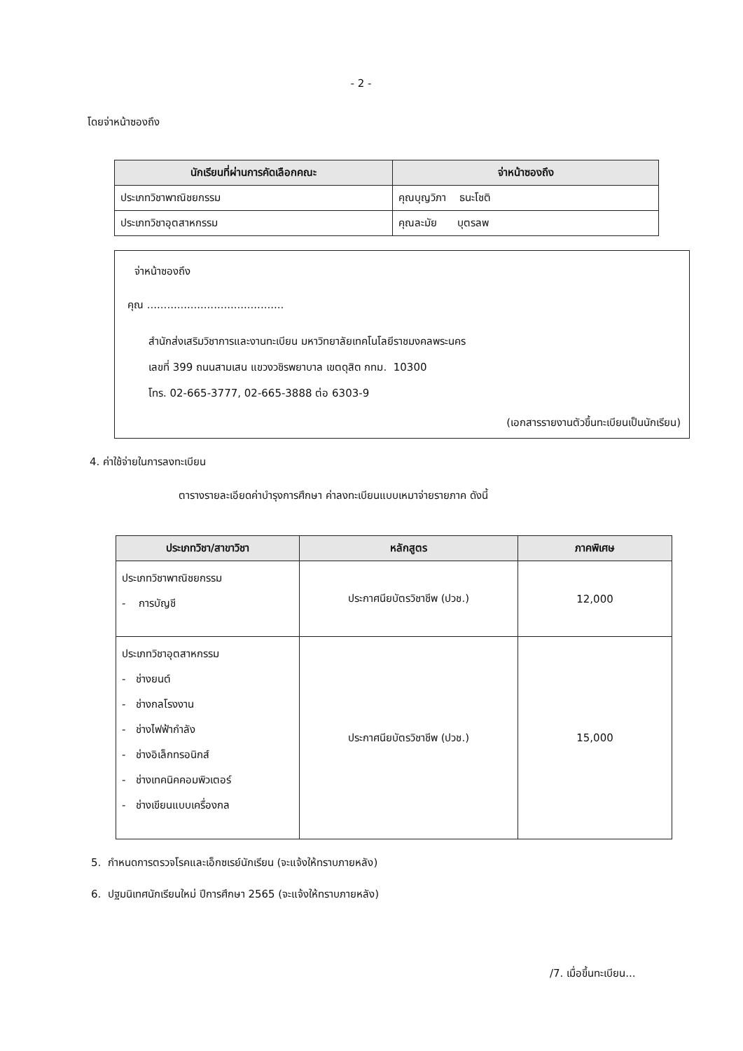- 2 -
โดยจ่าหน้าซองถึง
| นักเรียนที่ผ่านการคัดเลือกคณะ | จ่าหน้าซองถึง |
| --- | --- |
| ประเภทวิชาพาณิชยกรรม | คุณบุญวิภา ธนะโชติ |
| ประเภทวิชาอุตสาหกรรม | คุณละมัย บุตรลพ |
จ่าหน้าซองถึง
คุณ .........................................
สำนักส่งเสริมวิชาการและงานทะเบียน มหาวิทยาลัยเทคโนโลยีราชมงคลพระนคร
เลขที่ 399 ถนนสามเสน แขวงวชิรพยาบาล เขตดุสิต กทม. 10300
โทร. 02-665-3777, 02-665-3888 ต่อ 6303-9
(เอกสารรายงานตัวขึ้นทะเบียนเป็นนักเรียน)
4. ค่าใช้จ่ายในการลงทะเบียน
ตารางรายละเอียดค่าบำรุงการศึกษา ค่าลงทะเบียนแบบเหมาจ่ายรายภาค ดังนี้
| ประเภทวิชา/สาขาวิชา | หลักสูตร | ภาคพิเศษ |
| --- | --- | --- |
| ประเภทวิชาพาณิชยกรรม - การบัญชี | ประกาศนียบัตรวิชาชีพ (ปวช.) | 12,000 |
| ประเภทวิชาอุตสาหกรรม - ช่างยนต์ - ช่างกลโรงงาน - ช่างไฟฟ้ากำลัง - ช่างอิเล็กทรอนิกส์ - ช่างเทคนิคคอมพิวเตอร์ - ช่างเขียนแบบเครื่องกล | ประกาศนียบัตรวิชาชีพ (ปวช.) | 15,000 |
5. กำหนดการตรวจโรคและเอ็กซเรย์นักเรียน (จะแจ้งให้ทราบภายหลัง)
6. ปฐมนิเทศนักเรียนใหม่ ปีการศึกษา 2565 (จะแจ้งให้ทราบภายหลัง)
/7. เมื่อขึ้นทะเบียน...